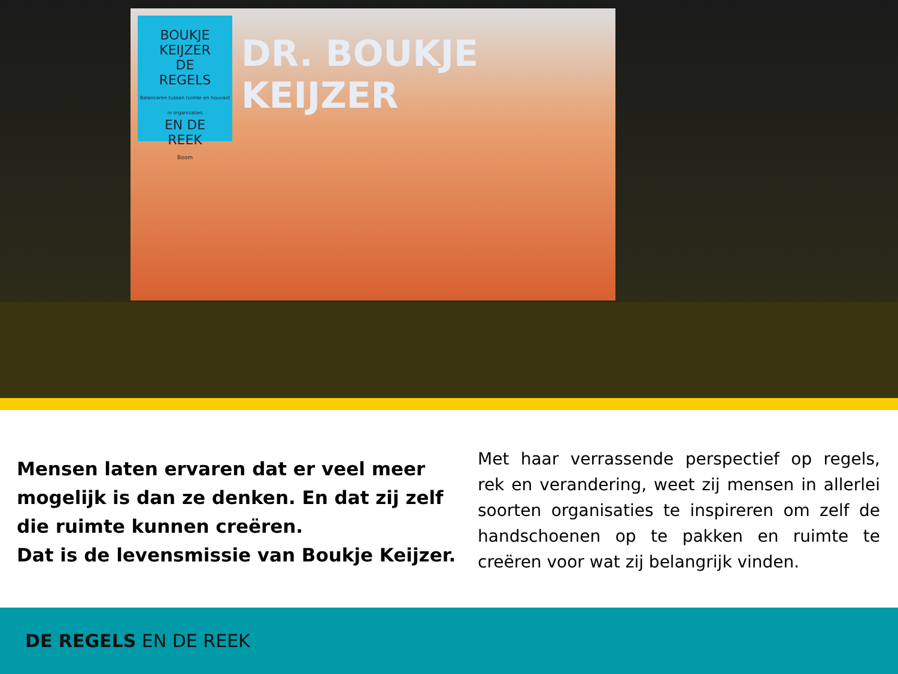BOUKJE KEIJZER
DE
REGELS
Balanceren tussen ruimte en houvast in organisaties
EN DE
REEK
Boom
DR. BOUKJE KEIJZER
Mensen laten ervaren dat er veel meer mogelijk is dan ze denken. En dat zij zelf die ruimte kunnen creëren.
Dat is de levensmissie van Boukje Keijzer.
Met haar verrassende perspectief op regels, rek en verandering, weet zij mensen in allerlei soorten organisaties te inspireren om zelf de handschoenen op te pakken en ruimte te creëren voor wat zij belangrijk vinden.
DE REGELS EN DE REEK